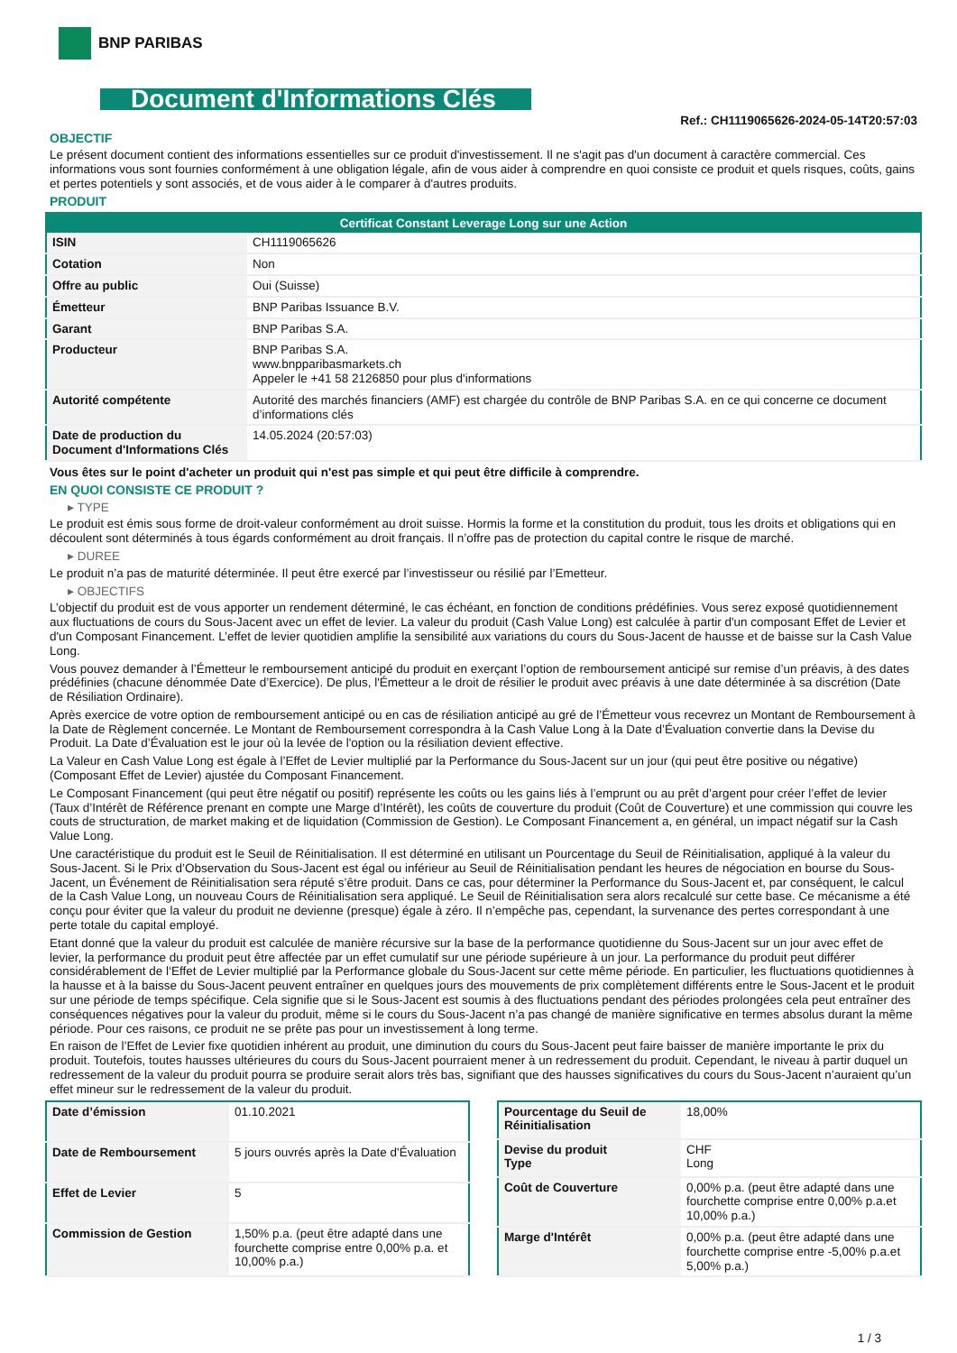BNP PARIBAS
Document d'Informations Clés
Ref.: CH1119065626-2024-05-14T20:57:03
OBJECTIF
Le présent document contient des informations essentielles sur ce produit d'investissement. Il ne s'agit pas d'un document à caractère commercial. Ces informations vous sont fournies conformément à une obligation légale, afin de vous aider à comprendre en quoi consiste ce produit et quels risques, coûts, gains et pertes potentiels y sont associés, et de vous aider à le comparer à d'autres produits.
PRODUIT
| Certificat Constant Leverage Long sur une Action | |
| --- | --- |
| ISIN | CH1119065626 |
| Cotation | Non |
| Offre au public | Oui (Suisse) |
| Émetteur | BNP Paribas Issuance B.V. |
| Garant | BNP Paribas S.A. |
| Producteur | BNP Paribas S.A. www.bnpparibasmarkets.ch Appeler le +41 58 2126850 pour plus d'informations |
| Autorité compétente | Autorité des marchés financiers (AMF) est chargée du contrôle de BNP Paribas S.A. en ce qui concerne ce document d’informations clés |
| Date de production du Document d'Informations Clés | 14.05.2024 (20:57:03) |
Vous êtes sur le point d'acheter un produit qui n'est pas simple et qui peut être difficile à comprendre.
EN QUOI CONSISTE CE PRODUIT ?
▸ TYPE
Le produit est émis sous forme de droit-valeur conformément au droit suisse. Hormis la forme et la constitution du produit, tous les droits et obligations qui en découlent sont déterminés à tous égards conformément au droit français. Il n’offre pas de protection du capital contre le risque de marché.
▸ DUREE
Le produit n’a pas de maturité déterminée. Il peut être exercé par l’investisseur ou résilié par l’Emetteur.
▸ OBJECTIFS
L’objectif du produit est de vous apporter un rendement déterminé, le cas échéant, en fonction de conditions prédéfinies. Vous serez exposé quotidiennement aux fluctuations de cours du Sous-Jacent avec un effet de levier. La valeur du produit (Cash Value Long) est calculée à partir d'un composant Effet de Levier et d'un Composant Financement. L’effet de levier quotidien amplifie la sensibilité aux variations du cours du Sous-Jacent de hausse et de baisse sur la Cash Value Long.
Vous pouvez demander à l’Émetteur le remboursement anticipé du produit en exerçant l’option de remboursement anticipé sur remise d’un préavis, à des dates prédéfinies (chacune dénommée Date d’Exercice). De plus, l'Émetteur a le droit de résilier le produit avec préavis à une date déterminée à sa discrétion (Date de Résiliation Ordinaire).
Après exercice de votre option de remboursement anticipé ou en cas de résiliation anticipé au gré de l’Émetteur vous recevrez un Montant de Remboursement à la Date de Règlement concernée. Le Montant de Remboursement correspondra à la Cash Value Long à la Date d’Évaluation convertie dans la Devise du Produit. La Date d’Évaluation est le jour où la levée de l'option ou la résiliation devient effective.
La Valeur en Cash Value Long est égale à l’Effet de Levier multiplié par la Performance du Sous-Jacent sur un jour (qui peut être positive ou négative) (Composant Effet de Levier) ajustée du Composant Financement.
Le Composant Financement (qui peut être négatif ou positif) représente les coûts ou les gains liés à l’emprunt ou au prêt d’argent pour créer l’effet de levier (Taux d’Intérêt de Référence prenant en compte une Marge d’Intérêt), les coûts de couverture du produit (Coût de Couverture) et une commission qui couvre les couts de structuration, de market making et de liquidation (Commission de Gestion). Le Composant Financement a, en général, un impact négatif sur la Cash Value Long.
Une caractéristique du produit est le Seuil de Réinitialisation. Il est déterminé en utilisant un Pourcentage du Seuil de Réinitialisation, appliqué à la valeur du Sous-Jacent. Si le Prix d’Observation du Sous-Jacent est égal ou inférieur au Seuil de Réinitialisation pendant les heures de négociation en bourse du Sous-Jacent, un Événement de Réinitialisation sera réputé s’être produit. Dans ce cas, pour déterminer la Performance du Sous-Jacent et, par conséquent, le calcul de la Cash Value Long, un nouveau Cours de Réinitialisation sera appliqué. Le Seuil de Réinitialisation sera alors recalculé sur cette base. Ce mécanisme a été conçu pour éviter que la valeur du produit ne devienne (presque) égale à zéro. Il n’empêche pas, cependant, la survenance des pertes correspondant à une perte totale du capital employé.
Etant donné que la valeur du produit est calculée de manière récursive sur la base de la performance quotidienne du Sous-Jacent sur un jour avec effet de levier, la performance du produit peut être affectée par un effet cumulatif sur une période supérieure à un jour. La performance du produit peut différer considérablement de l‘Effet de Levier multiplié par la Performance globale du Sous-Jacent sur cette même période. En particulier, les fluctuations quotidiennes à la hausse et à la baisse du Sous-Jacent peuvent entraîner en quelques jours des mouvements de prix complètement différents entre le Sous-Jacent et le produit sur une période de temps spécifique. Cela signifie que si le Sous-Jacent est soumis à des fluctuations pendant des périodes prolongées cela peut entraîner des conséquences négatives pour la valeur du produit, même si le cours du Sous-Jacent n’a pas changé de manière significative en termes absolus durant la même période. Pour ces raisons, ce produit ne se prête pas pour un investissement à long terme.
En raison de l’Effet de Levier fixe quotidien inhérent au produit, une diminution du cours du Sous-Jacent peut faire baisser de manière importante le prix du produit. Toutefois, toutes hausses ultérieures du cours du Sous-Jacent pourraient mener à un redressement du produit. Cependant, le niveau à partir duquel un redressement de la valeur du produit pourra se produire serait alors très bas, signifiant que des hausses significatives du cours du Sous-Jacent n’auraient qu’un effet mineur sur le redressement de la valeur du produit.
| Date d’émission | 01.10.2021 |
| Date de Remboursement | 5 jours ouvrés après la Date d'Évaluation |
| Effet de Levier | 5 |
| Commission de Gestion | 1,50% p.a. (peut être adapté dans une fourchette comprise entre 0,00% p.a. et 10,00% p.a.) |
| Pourcentage du Seuil de Réinitialisation | 18,00% |
| Devise du produit Type | CHF Long |
| Coût de Couverture | 0,00% p.a. (peut être adapté dans une fourchette comprise entre 0,00% p.a.et 10,00% p.a.) |
| Marge d'Intérêt | 0,00% p.a. (peut être adapté dans une fourchette comprise entre -5,00% p.a.et 5,00% p.a.) |
1 / 3